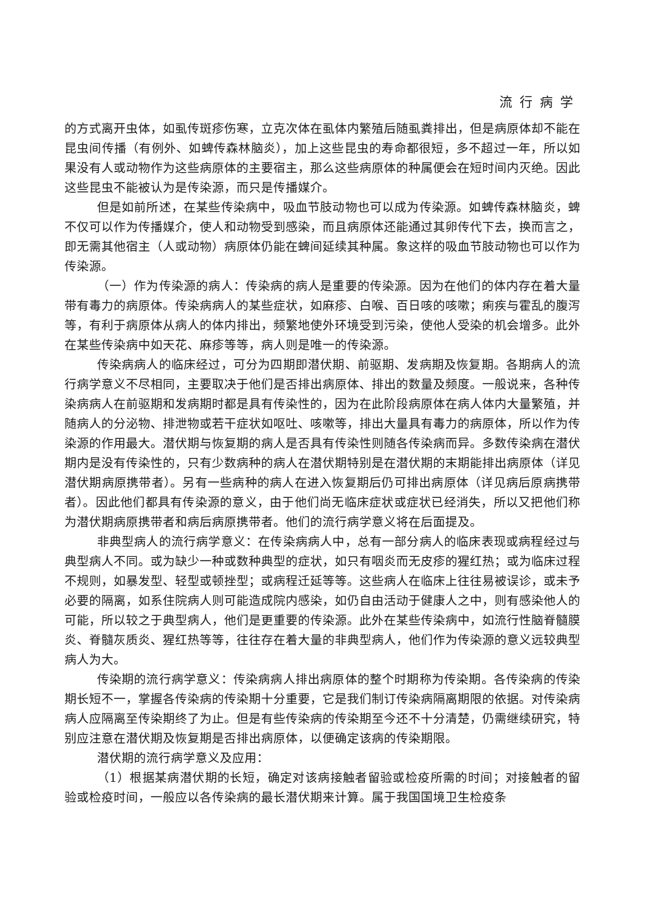流行病学
的方式离开虫体，如虱传斑疹伤寒，立克次体在虱体内繁殖后随虱粪排出，但是病原体却不能在昆虫间传播（有例外、如蜱传森林脑炎），加上这些昆虫的寿命都很短，多不超过一年，所以如果没有人或动物作为这些病原体的主要宿主，那么这些病原体的种属便会在短时间内灭绝。因此这些昆虫不能被认为是传染源，而只是传播媒介。
但是如前所述，在某些传染病中，吸血节肢动物也可以成为传染源。如蜱传森林脑炎，蜱不仅可以作为传播媒介，使人和动物受到感染，而且病原体还能通过其卵传代下去，换而言之，即无需其他宿主（人或动物）病原体仍能在蜱间延续其种属。象这样的吸血节肢动物也可以作为传染源。
（一）作为传染源的病人：传染病的病人是重要的传染源。因为在他们的体内存在着大量带有毒力的病原体。传染病病人的某些症状，如麻疹、白喉、百日咳的咳嗽；痢疾与霍乱的腹泻等，有利于病原体从病人的体内排出，频繁地使外环境受到污染，使他人受染的机会增多。此外在某些传染病中如天花、麻疹等等，病人则是唯一的传染源。
传染病病人的临床经过，可分为四期即潜伏期、前驱期、发病期及恢复期。各期病人的流行病学意义不尽相同，主要取决于他们是否排出病原体、排出的数量及频度。一般说来，各种传染病病人在前驱期和发病期时都是具有传染性的，因为在此阶段病原体在病人体内大量繁殖，并随病人的分泌物、排泄物或若干症状如呕吐、咳嗽等，排出大量具有毒力的病原体，所以作为传染源的作用最大。潜伏期与恢复期的病人是否具有传染性则随各传染病而异。多数传染病在潜伏期内是没有传染性的，只有少数病种的病人在潜伏期特别是在潜伏期的末期能排出病原体（详见潜伏期病原携带者）。另有一些病种的病人在进入恢复期后仍可排出病原体（详见病后原病携带者）。因此他们都具有传染源的意义，由于他们尚无临床症状或症状已经消失，所以又把他们称为潜伏期病原携带者和病后病原携带者。他们的流行病学意义将在后面提及。
非典型病人的流行病学意义：在传染病病人中，总有一部分病人的临床表现或病程经过与典型病人不同。或为缺少一种或数种典型的症状，如只有咽炎而无皮疹的猩红热；或为临床过程不规则，如暴发型、轻型或顿挫型；或病程迁延等等。这些病人在临床上往往易被误诊，或未予必要的隔离，如系住院病人则可能造成院内感染，如仍自由活动于健康人之中，则有感染他人的可能，所以较之于典型病人，他们是更重要的传染源。此外在某些传染病中，如流行性脑脊髓膜炎、脊髓灰质炎、猩红热等等，往往存在着大量的非典型病人，他们作为传染源的意义远较典型病人为大。
传染期的流行病学意义：传染病病人排出病原体的整个时期称为传染期。各传染病的传染期长短不一，掌握各传染病的传染期十分重要，它是我们制订传染病隔离期限的依据。对传染病病人应隔离至传染期终了为止。但是有些传染病的传染期至今还不十分清楚，仍需继续研究，特别应注意在潜伏期及恢复期是否排出病原体，以便确定该病的传染期限。
潜伏期的流行病学意义及应用：
（1）根据某病潜伏期的长短，确定对该病接触者留验或检疫所需的时间；对接触者的留验或检疫时间，一般应以各传染病的最长潜伏期来计算。属于我国国境卫生检疫条